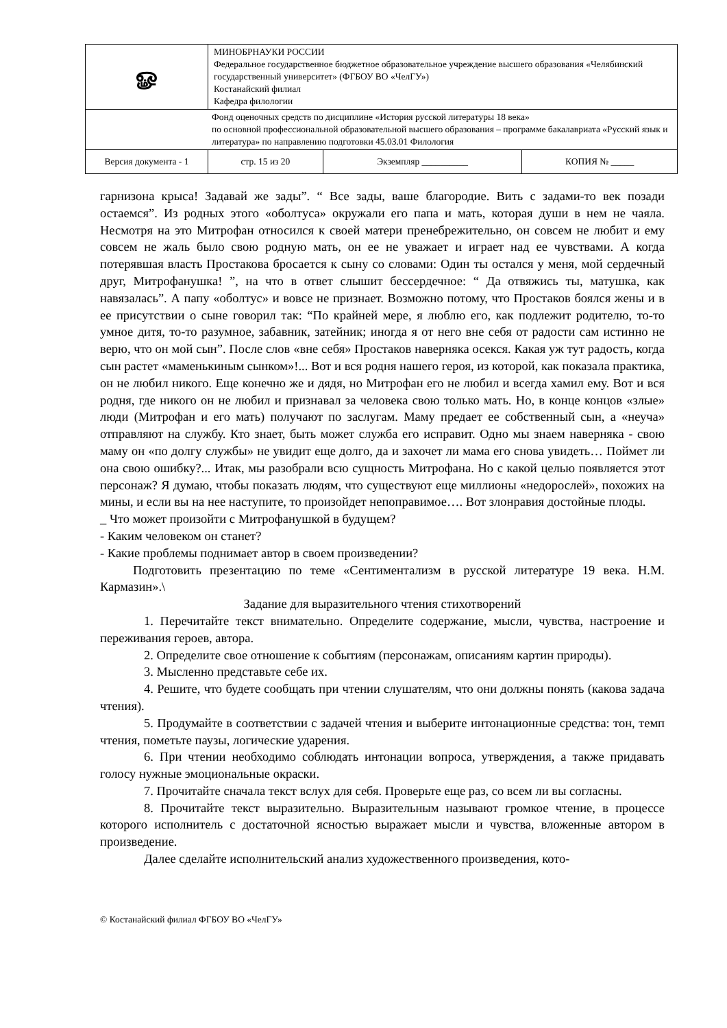| ௐ | МИНОБРНАУКИ РОССИИ Федеральное государственное бюджетное образовательное учреждение высшего образования «Челябинский государственный университет» (ФГБОУ ВО «ЧелГУ») Костанайский филиал Кафедра филологии | | |
| Фонд оценочных средств по дисциплине «История русской литературы 18 века» по основной профессиональной образовательной высшего образования – программе бакалавриата «Русский язык и литература» по направлению подготовки 45.03.01 Филология | | | |
| Версия документа - 1 | стр. 15 из 20 | Экземпляр __________ | КОПИЯ № _____ |
гарнизона крыса! Задавай же зады”. “ Все зады, ваше благородие. Вить с задами-то век позади остаемся”. Из родных этого «оболтуса» окружали его папа и мать, которая души в нем не чаяла. Несмотря на это Митрофан относился к своей матери пренебрежительно, он совсем не любит и ему совсем не жаль было свою родную мать, он ее не уважает и играет над ее чувствами. А когда потерявшая власть Простакова бросается к сыну со словами: Один ты остался у меня, мой сердечный друг, Митрофанушка! ”, на что в ответ слышит бессердечное: “ Да отвяжись ты, матушка, как навязалась”. А папу «оболтус» и вовсе не признает. Возможно потому, что Простаков боялся жены и в ее присутствии о сыне говорил так: “По крайней мере, я люблю его, как подлежит родителю, то-то умное дитя, то-то разумное, забавник, затейник; иногда я от него вне себя от радости сам истинно не верю, что он мой сын”. После слов «вне себя» Простаков наверняка осекся. Какая уж тут радость, когда сын растет «маменькиным сынком»!... Вот и вся родня нашего героя, из которой, как показала практика, он не любил никого. Еще конечно же и дядя, но Митрофан его не любил и всегда хамил ему. Вот и вся родня, где никого он не любил и признавал за человека свою только мать. Но, в конце концов «злые» люди (Митрофан и его мать) получают по заслугам. Маму предает ее собственный сын, а «неуча» отправляют на службу. Кто знает, быть может служба его исправит. Одно мы знаем наверняка - свою маму он «по долгу службы» не увидит еще долго, да и захочет ли мама его снова увидеть… Поймет ли она свою ошибку?... Итак, мы разобрали всю сущность Митрофана. Но с какой целью появляется этот персонаж? Я думаю, чтобы показать людям, что существуют еще миллионы «недорослей», похожих на мины, и если вы на нее наступите, то произойдет непоправимое…. Вот злонравия достойные плоды.
_ Что может произойти с Митрофанушкой в будущем?
- Каким человеком он станет?
- Какие проблемы поднимает автор в своем произведении?
Подготовить презентацию по теме «Сентиментализм в русской литературе 19 века. Н.М. Кармазин».\
Задание для выразительного чтения стихотворений
1. Перечитайте текст внимательно. Определите содержание, мысли, чувства, настроение и переживания героев, автора.
2. Определите свое отношение к событиям (персонажам, описаниям картин природы).
3. Мысленно представьте себе их.
4. Решите, что будете сообщать при чтении слушателям, что они должны понять (какова задача чтения).
5. Продумайте в соответствии с задачей чтения и выберите интонационные средства: тон, темп чтения, пометьте паузы, логические ударения.
6. При чтении необходимо соблюдать интонации вопроса, утверждения, а также придавать голосу нужные эмоциональные окраски.
7. Прочитайте сначала текст вслух для себя. Проверьте еще раз, со всем ли вы согласны.
8. Прочитайте текст выразительно. Выразительным называют громкое чтение, в процессе которого исполнитель с достаточной ясностью выражает мысли и чувства, вложенные автором в произведение.
Далее сделайте исполнительский анализ художественного произведения, кото-
© Костанайский филиал ФГБОУ ВО «ЧелГУ»